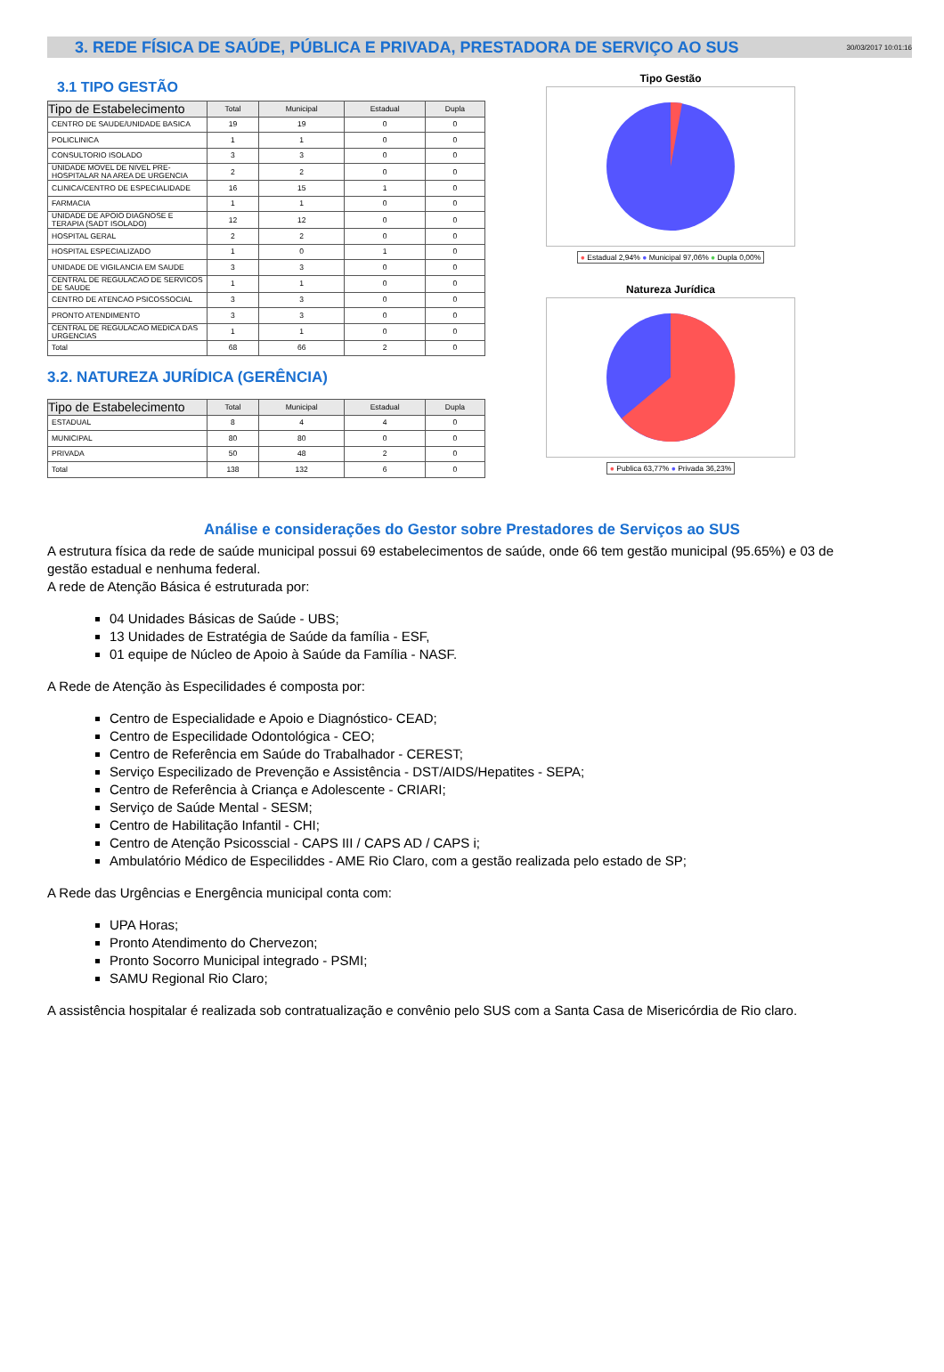3. REDE FÍSICA DE SAÚDE, PÚBLICA E PRIVADA, PRESTADORA DE SERVIÇO AO SUS
30/03/2017 10:01:16
3.1 TIPO GESTÃO
| Tipo de Estabelecimento | Total | Municipal | Estadual | Dupla |
| --- | --- | --- | --- | --- |
| CENTRO DE SAUDE/UNIDADE BASICA | 19 | 19 | 0 | 0 |
| POLICLINICA | 1 | 1 | 0 | 0 |
| CONSULTORIO ISOLADO | 3 | 3 | 0 | 0 |
| UNIDADE MOVEL DE NIVEL PRE-HOSPITALAR NA AREA DE URGENCIA | 2 | 2 | 0 | 0 |
| CLINICA/CENTRO DE ESPECIALIDADE | 16 | 15 | 1 | 0 |
| FARMACIA | 1 | 1 | 0 | 0 |
| UNIDADE DE APOIO DIAGNOSE E TERAPIA (SADT ISOLADO) | 12 | 12 | 0 | 0 |
| HOSPITAL GERAL | 2 | 2 | 0 | 0 |
| HOSPITAL ESPECIALIZADO | 1 | 0 | 1 | 0 |
| UNIDADE DE VIGILANCIA EM SAUDE | 3 | 3 | 0 | 0 |
| CENTRAL DE REGULACAO DE SERVICOS DE SAUDE | 1 | 1 | 0 | 0 |
| CENTRO DE ATENCAO PSICOSSOCIAL | 3 | 3 | 0 | 0 |
| PRONTO ATENDIMENTO | 3 | 3 | 0 | 0 |
| CENTRAL DE REGULACAO MEDICA DAS URGENCIAS | 1 | 1 | 0 | 0 |
| Total | 68 | 66 | 2 | 0 |
3.2. NATUREZA JURÍDICA (GERÊNCIA)
| Tipo de Estabelecimento | Total | Municipal | Estadual | Dupla |
| --- | --- | --- | --- | --- |
| ESTADUAL | 8 | 4 | 4 | 0 |
| MUNICIPAL | 80 | 80 | 0 | 0 |
| PRIVADA | 50 | 48 | 2 | 0 |
| Total | 138 | 132 | 6 | 0 |
Tipo Gestão
● Estadual 2,94% ● Municipal 97,06% ● Dupla 0,00%
Natureza Jurídica
● Publica 63,77% ● Privada 36,23%
Análise e considerações do Gestor sobre Prestadores de Serviços ao SUS
A estrutura física da rede de saúde municipal possui 69 estabelecimentos de saúde, onde 66 tem gestão municipal (95.65%) e 03 de gestão estadual e nenhuma federal.
A rede de Atenção Básica é estruturada por:
04 Unidades Básicas de Saúde - UBS;
13 Unidades de Estratégia de Saúde da família - ESF,
01 equipe de Núcleo de Apoio à Saúde da Família - NASF.
A Rede de Atenção às Especilidades é composta por:
Centro de Especialidade e Apoio e Diagnóstico- CEAD;
Centro de Especilidade Odontológica - CEO;
Centro de Referência em Saúde do Trabalhador - CEREST;
Serviço Especilizado de Prevenção e Assistência - DST/AIDS/Hepatites - SEPA;
Centro de Referência à Criança e Adolescente - CRIARI;
Serviço de Saúde Mental - SESM;
Centro de Habilitação Infantil - CHI;
Centro de Atenção Psicosscial - CAPS III / CAPS AD / CAPS i;
Ambulatório Médico de Especiliddes - AME Rio Claro, com a gestão realizada pelo estado de SP;
A Rede das Urgências e Energência municipal conta com:
UPA Horas;
Pronto Atendimento do Chervezon;
Pronto Socorro Municipal integrado - PSMI;
SAMU Regional Rio Claro;
A assistência hospitalar é realizada sob contratualização e convênio pelo SUS com a Santa Casa de Misericórdia de Rio claro.